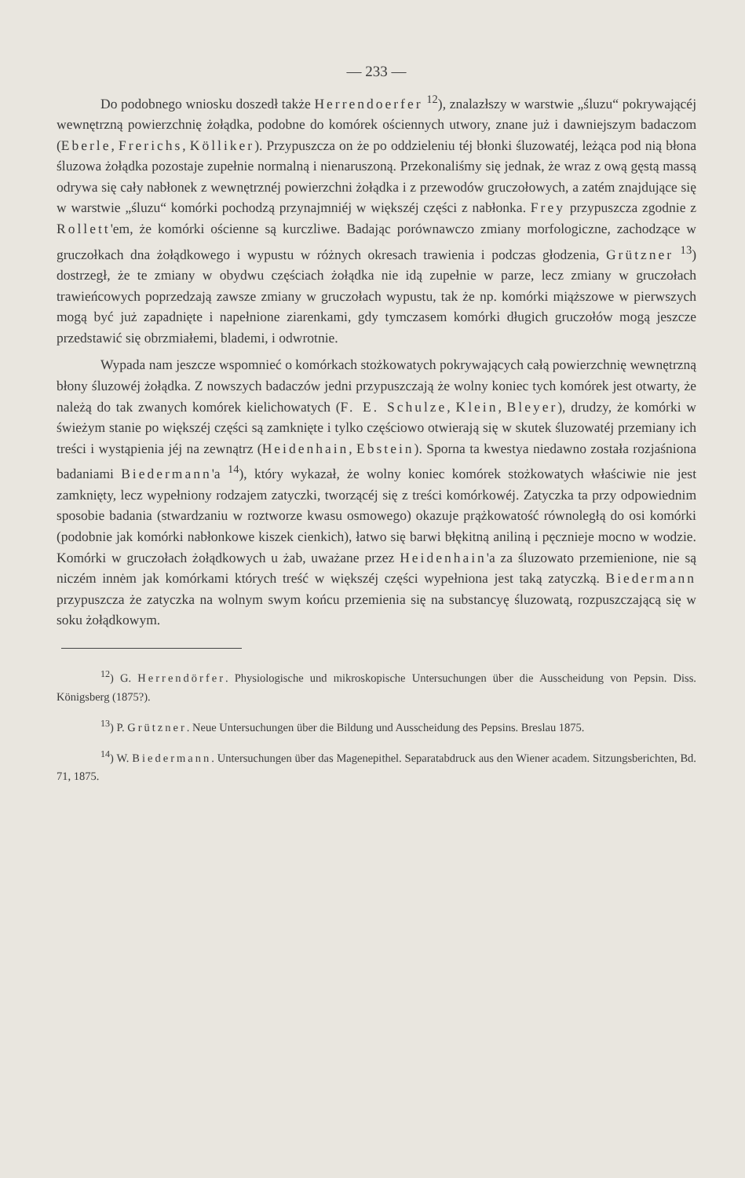— 233 —
Do podobnego wniosku doszedł także Herrendoerfer <sup>12</sup>), znalazłszy w warstwie „śluzu“ pokrywającéj wewnętrzną powierzchnię żołądka, podobne do komórek ościennych utwory, znane już i dawniejszym badaczom (Eberle, Frerichs, Kölliker). Przypuszcza on że po oddzieleniu téj błonki śluzowatéj, leżąca pod nią błona śluzowa żołądka pozostaje zupełnie normalną i nienaruszoną. Przekonaliśmy się jednak, że wraz z ową gęstą massą odrywa się cały nabłonek z wewnętrznéj powierzchni żołądka i z przewodów gruczołowych, a zatém znajdujące się w warstwie „śluzu“ komórki pochodzą przynajmniéj w większéj części z nabłonka. Frey przypuszcza zgodnie z Rollett'em, że komórki ościenne są kurczliwe. Badając porównawczo zmiany morfologiczne, zachodzące w gruczołkach dna żołądkowego i wypustu w różnych okresach trawienia i podczas głodzenia, Grützner <sup>13</sup>) dostrzegł, że te zmiany w obydwu częściach żołądka nie idą zupełnie w parze, lecz zmiany w gruczołach trawieńcowych poprzedzają zawsze zmiany w gruczołach wypustu, tak że np. komórki miąższowe w pierwszych mogą być już zapadnięte i napełnione ziarenkami, gdy tymczasem komórki długich gruczołów mogą jeszcze przedstawić się obrzmiałemi, blademi, i odwrotnie.
Wypada nam jeszcze wspomnieć o komórkach stożkowatych pokrywających całą powierzchnię wewnętrzną błony śluzowéj żołądka. Z nowszych badaczów jedni przypuszczają że wolny koniec tych komórek jest otwarty, że należą do tak zwanych komórek kielichowatych (F. E. Schulze, Klein, Bleyer), drudzy, że komórki w świeżym stanie po większéj części są zamknięte i tylko częściowo otwierają się w skutek śluzowatéj przemiany ich treści i wystąpienia jéj na zewnątrz (Heidenhain, Ebstein). Sporna ta kwestya niedawno została rozjaśniona badaniami Biedermann'a <sup>14</sup>), który wykazał, że wolny koniec komórek stożkowatych właściwie nie jest zamknięty, lecz wypełniony rodzajem zatyczki, tworzącéj się z treści komórkowéj. Zatyczka ta przy odpowiednim sposobie badania (stwardzaniu w roztworze kwasu osmowego) okazuje prążkowatość równoległą do osi komórki (podobnie jak komórki nabłonkowe kiszek cienkich), łatwo się barwi błękitną aniliną i pęcznieje mocno w wodzie. Komórki w gruczołach żołądkowych u żab, uważane przez Heidenhain'a za śluzowato przemienione, nie są niczém innėm jak komórkami których treść w większéj części wypełniona jest taką zatyczką. Biedermann przypuszcza że zatyczka na wolnym swym końcu przemienia się na substancyę śluzowatą, rozpuszczającą się w soku żołądkowym.
<sup>12</sup>) G. Herrendörfer. Physiologische und mikroskopische Untersuchungen über die Ausscheidung von Pepsin. Diss. Königsberg (1875?).
<sup>13</sup>) P. Grützner. Neue Untersuchungen über die Bildung und Ausscheidung des Pepsins. Breslau 1875.
<sup>14</sup>) W. Biedermann. Untersuchungen über das Magenepithel. Separatabdruck aus den Wiener academ. Sitzungsberichten, Bd. 71, 1875.